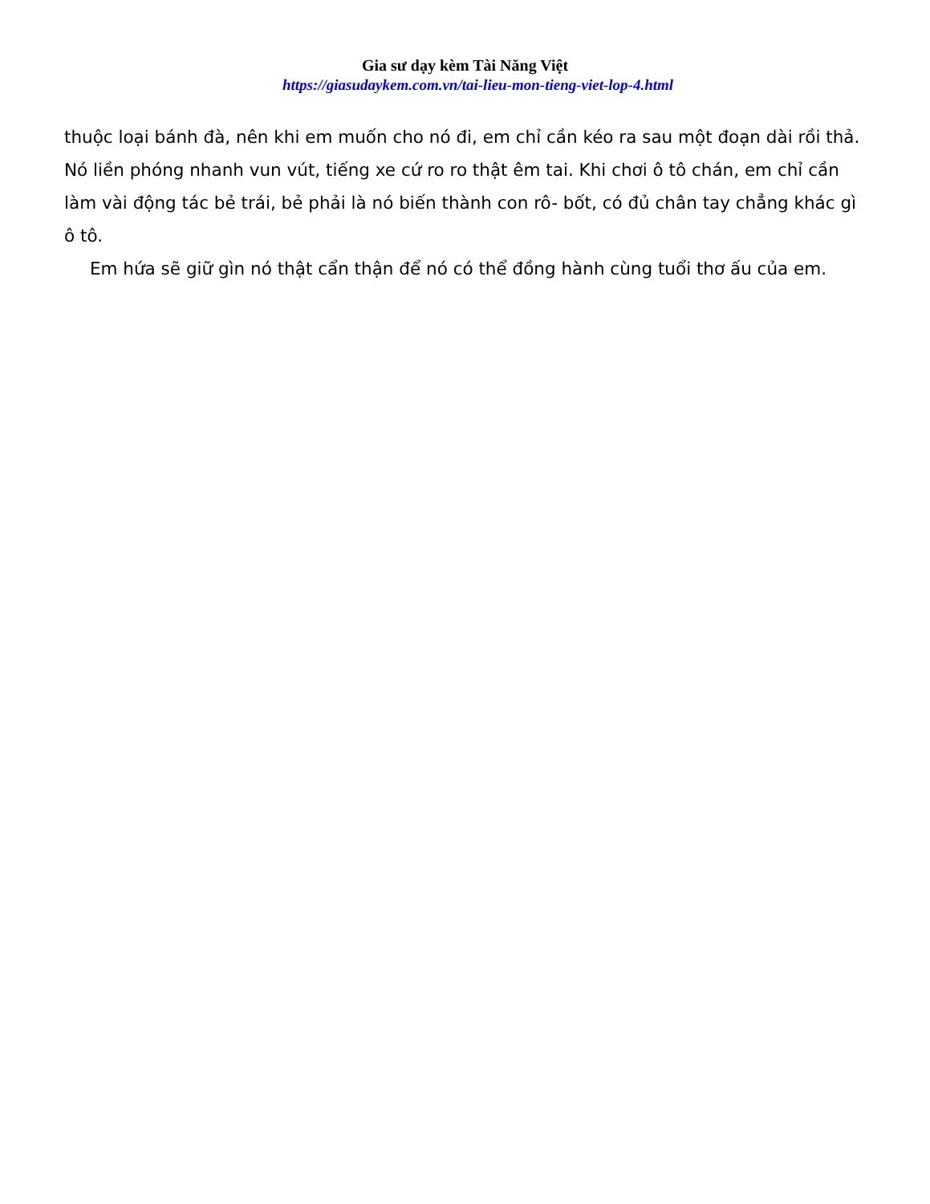Gia sư dạy kèm Tài Năng Việt
https://giasudaykem.com.vn/tai-lieu-mon-tieng-viet-lop-4.html
thuộc loại bánh đà, nên khi em muốn cho nó đi, em chỉ cần kéo ra sau một đoạn dài rồi thả. Nó liền phóng nhanh vun vút, tiếng xe cứ ro ro thật êm tai. Khi chơi ô tô chán, em chỉ cần làm vài động tác bẻ trái, bẻ phải là nó biến thành con rô- bốt, có đủ chân tay chẳng khác gì ô tô.
Em hứa sẽ giữ gìn nó thật cẩn thận để nó có thể đồng hành cùng tuổi thơ ấu của em.